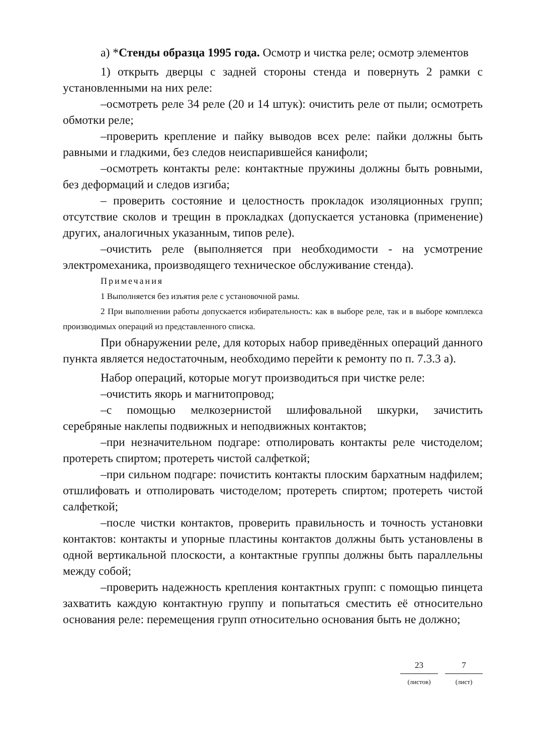а) *Стенды образца 1995 года. Осмотр и чистка реле; осмотр элементов
1) открыть дверцы с задней стороны стенда и повернуть 2 рамки с установленными на них реле:
–осмотреть реле 34 реле (20 и 14 штук): очистить реле от пыли; осмотреть обмотки реле;
–проверить крепление и пайку выводов всех реле: пайки должны быть равными и гладкими, без следов неиспарившейся канифоли;
–осмотреть контакты реле: контактные пружины должны быть ровными, без деформаций и следов изгиба;
– проверить состояние и целостность прокладок изоляционных групп; отсутствие сколов и трещин в прокладках (допускается установка (применение) других, аналогичных указанным, типов реле).
–очистить реле (выполняется при необходимости - на усмотрение электромеханика, производящего техническое обслуживание стенда).
Примечания
1 Выполняется без изъятия реле с установочной рамы.
2 При выполнении работы допускается избирательность: как в выборе реле, так и в выборе комплекса производимых операций из представленного списка.
При обнаружении реле, для которых набор приведённых операций данного пункта является недостаточным, необходимо перейти к ремонту по п. 7.3.3 а).
Набор операций, которые могут производиться при чистке реле:
–очистить якорь и магнитопровод;
–с помощью мелкозернистой шлифовальной шкурки, зачистить серебряные наклепы подвижных и неподвижных контактов;
–при незначительном подгаре: отполировать контакты реле чистоделом; протереть спиртом; протереть чистой салфеткой;
–при сильном подгаре: почистить контакты плоским бархатным надфилем; отшлифовать и отполировать чистоделом; протереть спиртом; протереть чистой салфеткой;
–после чистки контактов, проверить правильность и точность установки контактов: контакты и упорные пластины контактов должны быть установлены в одной вертикальной плоскости, а контактные группы должны быть параллельны между собой;
–проверить надежность крепления контактных групп: с помощью пинцета захватить каждую контактную группу и попытаться сместить её относительно основания реле: перемещения групп относительно основания быть не должно;
23
(листов)
7
(лист)